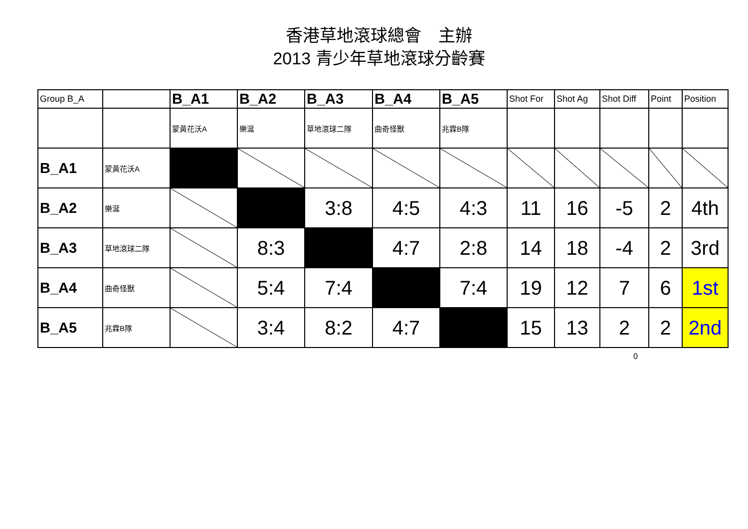香港草地滾球總會　主辦
2013 青少年草地滾球分齡賽
| Group B_A | | B_A1 | B_A2 | B_A3 | B_A4 | B_A5 | Shot For | Shot Ag | Shot Diff | Point | Position |
| | | 蒙黃花沃A | 樂涎 | 草地滾球二隊 | 曲奇怪獸 | 兆霖B隊 | | | | | |
| B_A1 | 蒙黃花沃A | | | | | | | | | | |
| B_A2 | 樂涎 | | | 3:8 | 4:5 | 4:3 | 11 | 16 | -5 | 2 | 4th |
| B_A3 | 草地滾球二隊 | | 8:3 | | 4:7 | 2:8 | 14 | 18 | -4 | 2 | 3rd |
| B_A4 | 曲奇怪獸 | | 5:4 | 7:4 | | 7:4 | 19 | 12 | 7 | 6 | 1st |
| B_A5 | 兆霖B隊 | | 3:4 | 8:2 | 4:7 | | 15 | 13 | 2 | 2 | 2nd |
0